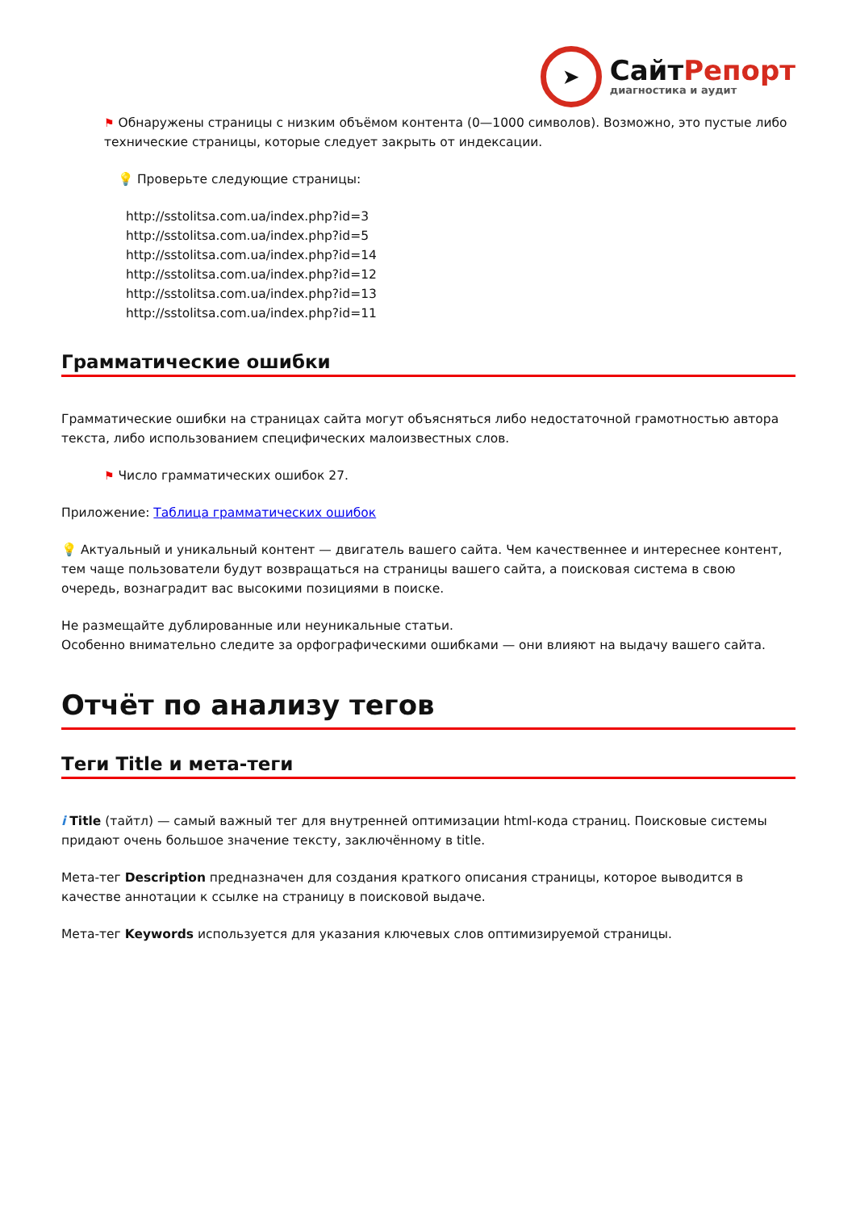➤
СайтРепорт
диагностика и аудит
⚑ Обнаружены страницы с низким объёмом контента (0—1000 символов). Возможно, это пустые либо технические страницы, которые следует закрыть от индексации.
💡 Проверьте следующие страницы:
http://sstolitsa.com.ua/index.php?id=3
http://sstolitsa.com.ua/index.php?id=5
http://sstolitsa.com.ua/index.php?id=14
http://sstolitsa.com.ua/index.php?id=12
http://sstolitsa.com.ua/index.php?id=13
http://sstolitsa.com.ua/index.php?id=11
Грамматические ошибки
Грамматические ошибки на страницах сайта могут объясняться либо недостаточной грамотностью автора текста, либо использованием специфических малоизвестных слов.
⚑ Число грамматических ошибок 27.
Приложение: Таблица грамматических ошибок
💡 Актуальный и уникальный контент — двигатель вашего сайта. Чем качественнее и интереснее контент, тем чаще пользователи будут возвращаться на страницы вашего сайта, а поисковая система в свою очередь, вознаградит вас высокими позициями в поиске.
Не размещайте дублированные или неуникальные статьи.
Особенно внимательно следите за орфографическими ошибками — они влияют на выдачу вашего сайта.
Отчёт по анализу тегов
Теги Title и мета-теги
i Title (тайтл) — самый важный тег для внутренней оптимизации html-кода страниц. Поисковые системы придают очень большое значение тексту, заключённому в title.
Мета-тег Description предназначен для создания краткого описания страницы, которое выводится в качестве аннотации к ссылке на страницу в поисковой выдаче.
Мета-тег Keywords используется для указания ключевых слов оптимизируемой страницы.